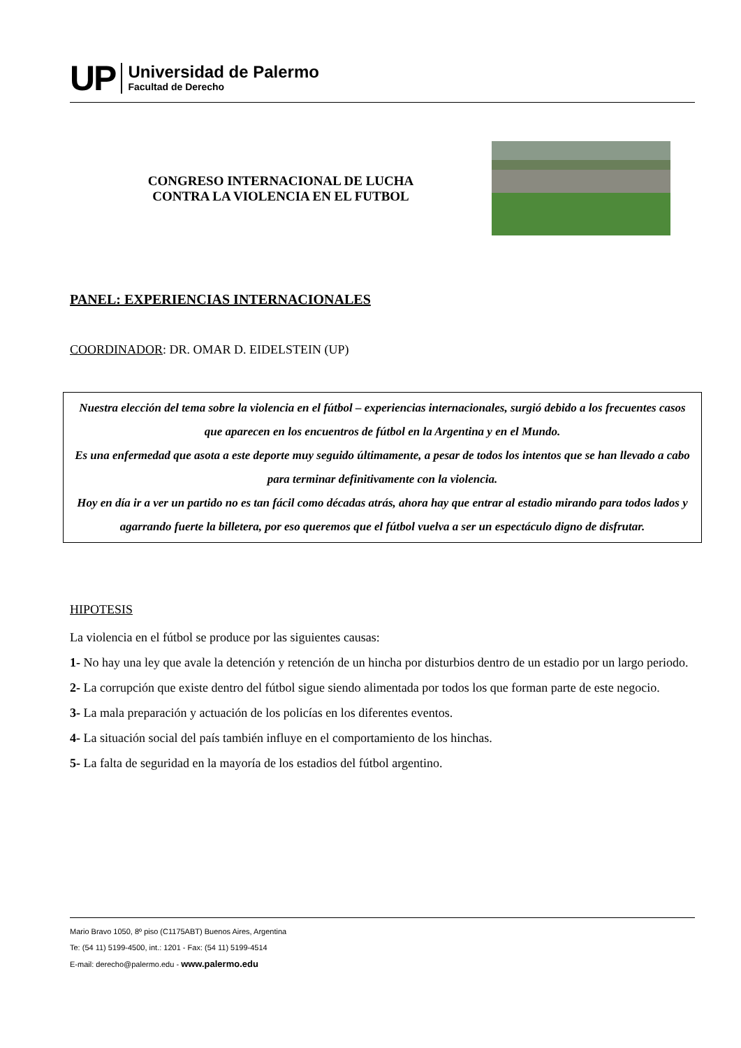UP
Universidad de Palermo
Facultad de Derecho
CONGRESO INTERNACIONAL DE LUCHA
CONTRA LA VIOLENCIA EN EL FUTBOL
PANEL: EXPERIENCIAS INTERNACIONALES
COORDINADOR: DR. OMAR D. EIDELSTEIN (UP)
Nuestra elección del tema sobre la violencia en el fútbol – experiencias internacionales, surgió debido a los frecuentes casos que aparecen en los encuentros de fútbol en la Argentina y en el Mundo.
Es una enfermedad que asota a este deporte muy seguido últimamente, a pesar de todos los intentos que se han llevado a cabo para terminar definitivamente con la violencia.
Hoy en día ir a ver un partido no es tan fácil como décadas atrás, ahora hay que entrar al estadio mirando para todos lados y agarrando fuerte la billetera, por eso queremos que el fútbol vuelva a ser un espectáculo digno de disfrutar.
HIPOTESIS
La violencia en el fútbol se produce por las siguientes causas:
1- No hay una ley que avale la detención y retención de un hincha por disturbios dentro de un estadio por un largo periodo.
2- La corrupción que existe dentro del fútbol sigue siendo alimentada por todos los que forman parte de este negocio.
3- La mala preparación y actuación de los policías en los diferentes eventos.
4- La situación social del país también influye en el comportamiento de los hinchas.
5- La falta de seguridad en la mayoría de los estadios del fútbol argentino.
Mario Bravo 1050, 8º piso (C1175ABT) Buenos Aires, Argentina
Te: (54 11) 5199-4500, int.: 1201 - Fax: (54 11) 5199-4514
E-mail: derecho@palermo.edu - www.palermo.edu